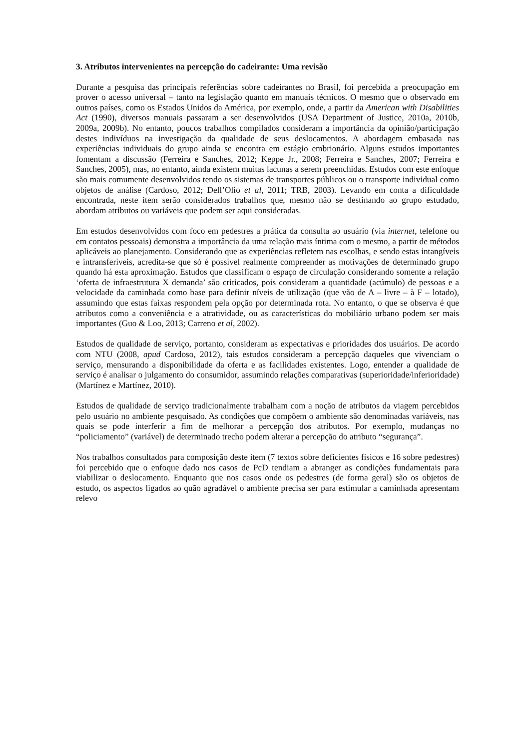3. Atributos intervenientes na percepção do cadeirante: Uma revisão
Durante a pesquisa das principais referências sobre cadeirantes no Brasil, foi percebida a preocupação em prover o acesso universal – tanto na legislação quanto em manuais técnicos. O mesmo que o observado em outros países, como os Estados Unidos da América, por exemplo, onde, a partir da American with Disabilities Act (1990), diversos manuais passaram a ser desenvolvidos (USA Department of Justice, 2010a, 2010b, 2009a, 2009b). No entanto, poucos trabalhos compilados consideram a importância da opinião/participação destes indivíduos na investigação da qualidade de seus deslocamentos. A abordagem embasada nas experiências individuais do grupo ainda se encontra em estágio embrionário. Alguns estudos importantes fomentam a discussão (Ferreira e Sanches, 2012; Keppe Jr., 2008; Ferreira e Sanches, 2007; Ferreira e Sanches, 2005), mas, no entanto, ainda existem muitas lacunas a serem preenchidas. Estudos com este enfoque são mais comumente desenvolvidos tendo os sistemas de transportes públicos ou o transporte individual como objetos de análise (Cardoso, 2012; Dell’Olio et al, 2011; TRB, 2003). Levando em conta a dificuldade encontrada, neste item serão considerados trabalhos que, mesmo não se destinando ao grupo estudado, abordam atributos ou variáveis que podem ser aqui consideradas.
Em estudos desenvolvidos com foco em pedestres a prática da consulta ao usuário (via internet, telefone ou em contatos pessoais) demonstra a importância da uma relação mais íntima com o mesmo, a partir de métodos aplicáveis ao planejamento. Considerando que as experiências refletem nas escolhas, e sendo estas intangíveis e intransferíveis, acredita-se que só é possível realmente compreender as motivações de determinado grupo quando há esta aproximação. Estudos que classificam o espaço de circulação considerando somente a relação ‘oferta de infraestrutura X demanda’ são criticados, pois consideram a quantidade (acúmulo) de pessoas e a velocidade da caminhada como base para definir níveis de utilização (que vão de A – livre – à F – lotado), assumindo que estas faixas respondem pela opção por determinada rota. No entanto, o que se observa é que atributos como a conveniência e a atratividade, ou as características do mobiliário urbano podem ser mais importantes (Guo & Loo, 2013; Carreno et al, 2002).
Estudos de qualidade de serviço, portanto, consideram as expectativas e prioridades dos usuários. De acordo com NTU (2008, apud Cardoso, 2012), tais estudos consideram a percepção daqueles que vivenciam o serviço, mensurando a disponibilidade da oferta e as facilidades existentes. Logo, entender a qualidade de serviço é analisar o julgamento do consumidor, assumindo relações comparativas (superioridade/inferioridade) (Martínez e Martínez, 2010).
Estudos de qualidade de serviço tradicionalmente trabalham com a noção de atributos da viagem percebidos pelo usuário no ambiente pesquisado. As condições que compõem o ambiente são denominadas variáveis, nas quais se pode interferir a fim de melhorar a percepção dos atributos. Por exemplo, mudanças no “policiamento” (variável) de determinado trecho podem alterar a percepção do atributo “segurança”.
Nos trabalhos consultados para composição deste item (7 textos sobre deficientes físicos e 16 sobre pedestres) foi percebido que o enfoque dado nos casos de PcD tendiam a abranger as condições fundamentais para viabilizar o deslocamento. Enquanto que nos casos onde os pedestres (de forma geral) são os objetos de estudo, os aspectos ligados ao quão agradável o ambiente precisa ser para estimular a caminhada apresentam relevo